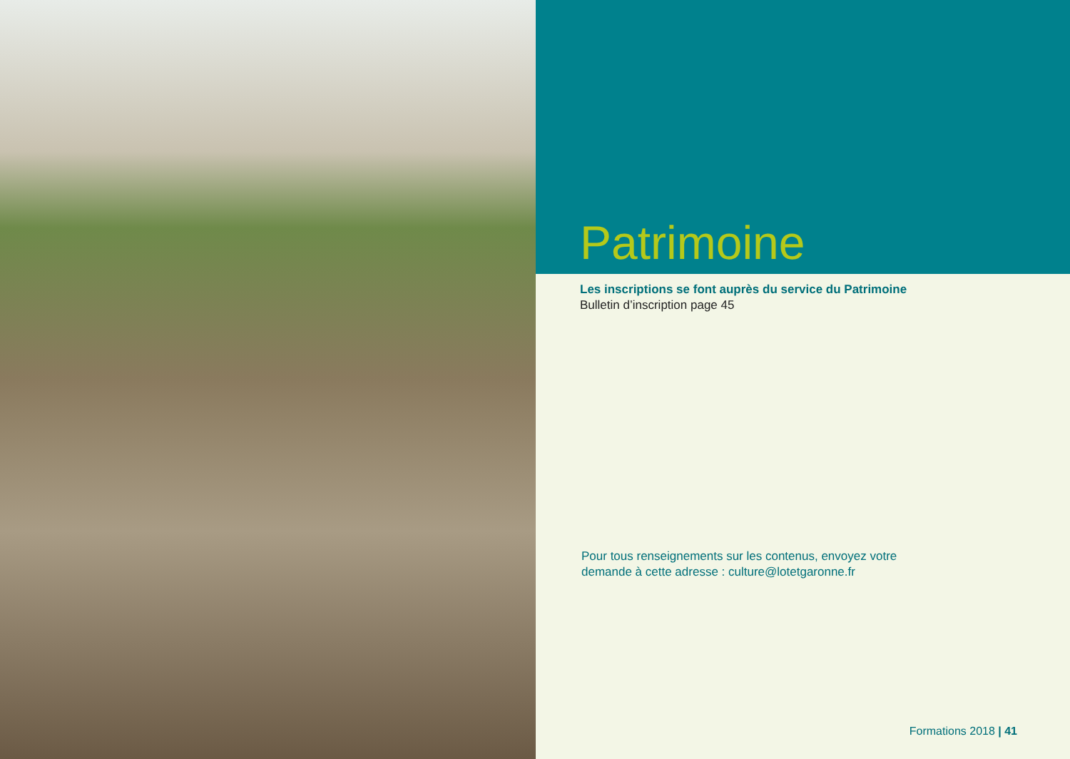Patrimoine
Les inscriptions se font auprès du service du Patrimoine
Bulletin d’inscription page 45
Pour tous renseignements sur les contenus, envoyez votre
demande à cette adresse : culture@lotetgaronne.fr
Formations 2018 | 41